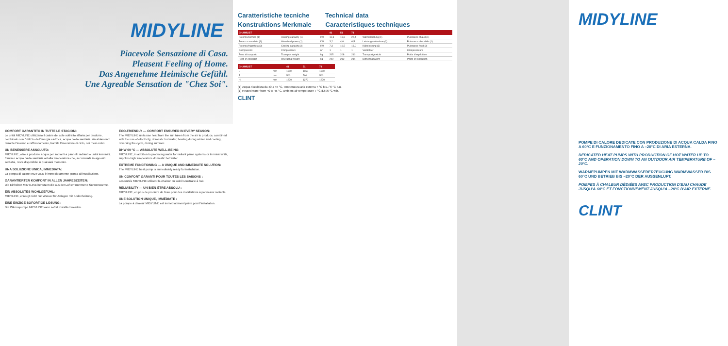MIDYLINE
Piacevole Sensazione di Casa.
Pleasent Feeling of Home.
Das Angenehme Heimische Gefühl.
Une Agreable Sensation de "Chez Soi".
COMFORT GARANTITO IN TUTTE LE STAGIONI:
Le unità MIDYLINE utilizzano il calore del sole sottratto all'aria per produrre, combinato con l'utilizzo dell'energia elettrica, acqua calda sanitaria, riscaldamento durante l'inverno e raffrescamento, tramite l'inversione di ciclo, nei mesi estivi.
UN BENESSERE ASSOLUTO:
MIDYLINE, oltre a produrre acqua per impianti a pannelli radianti o unità terminali, fornisce acqua calda sanitaria ad alta temperatura che, accumulata in appositi serbatoi, resta disponibile in qualsiasi momento.
UNA SOLUZIONE UNICA, IMMEDIATA:
La pompa di calore MIDYLINE è immediatamente pronta all'installazione.
GARANTIERTER KOMFORT IN ALLEN JAHRESZEITEN:
Die Einheiten MIDYLINE benutzen die aus der Luft entnommene Sonnenwärme.
EIN ABSOLUTES WOHLGEFÜHL:
MIDYLINE, erzeugt nicht nur Wasser für Anlagen mit Bodenheizung.
EINE EINZIGE SOFORTIGE LÖSUNG:
Die Wärmepumpe MIDYLINE kann sofort installiert werden.
ECO-FRIENDLY — COMFORT ENSURED IN EVERY SEASON:
The MIDYLINE units use heat from the sun taken from the air to produce, combined with the use of electricity, domestic hot water, heating during winter and cooling, reversing the cycle, during summer.
DHW 60 °C — ABSOLUTE WELL-BEING:
MIDYLINE, in addition to producing water for radiant panel systems or terminal units, supplies high temperature domestic hot water.
EXTREME FUNCTIONING — A UNIQUE AND IMMEDIATE SOLUTION:
The MIDYLINE heat pump is immediately ready for installation.
UN CONFORT GARANTI POUR TOUTES LES SAISONS :
Les unités MIDYLINE utilisent la chaleur du soleil soustraite à l'air.
RELIABILITY — UN BIEN-ÊTRE ABSOLU :
MIDYLINE, en plus de produire de l'eau pour des installations à panneaux radiants.
UNE SOLUTION UNIQUE, IMMÉDIATE :
La pompe à chaleur MIDYLINE est immédiatement prête pour l'installation.
Caratteristiche tecniche Technical data
Konstruktions Merkmale Caracteristiques techniques
| CHA/ML/ST | | | 41 | 51 | 71 | | |
| --- | --- | --- | --- | --- | --- | --- | --- |
| Potenza termica (1) | Heating capacity (1) | kW | 11,3 | 15,8 | 22,4 | Wärmeleistung (1) | Puissance chaud (1) |
| Potenza assorbita (1) | Absorbed power (1) | kW | 3,2 | 4,6 | 6,5 | Leistungsaufnahme (1) | Puissance absorbée (1) |
| Potenza frigorifera (3) | Cooling capacity (3) | kW | 7,3 | 10,5 | 16,0 | Kälteleistung (3) | Puissance froid (3) |
| Compressori | Compressors | n° | 1 | 1 | 1 | Verdichter | Compresseurs |
| Peso di trasporto | Transport weight | kg | 205 | 208 | 210 | Transportgewicht | Poids d'expédition |
| Peso in esercizio | Operating weight | kg | 209 | 212 | 214 | Betriebsgewicht | Poids en opération |
| CHA/ML/ST | | 41 | 51 | 71 |
| --- | --- | --- | --- | --- |
| L | mm | 1160 | 1160 | 1160 |
| P | mm | 500 | 500 | 500 |
| H | mm | 1270 | 1270 | 1270 |
(1) Acqua riscaldata da 40 a 45 °C, temperatura aria esterna 7 °C b.s. / 6 °C b.u.
(1) Heated water from 40 to 45 °C, ambient air temperature 7 °C d.b./6 °C w.b.
CLINT
MIDYLINE
POMPE DI CALORE DEDICATE CON PRODUZIONE DI ACQUA CALDA FINO A 60°C E FUNZIONAMENTO FINO A –20°C DI ARIA ESTERNA.
DEDICATED HEAT PUMPS WITH PRODUCTION OF HOT WATER UP TO 60°C AND OPERATION DOWN TO AN OUTDOOR AIR TEMPERATURE OF –20°C.
WÄRMEPUMPEN MIT WARMWASSERERZEUGUNG WARMWASSER BIS 60°C UND BETRIEB BIS –20°C DER AUSSENLUFT.
POMPES À CHALEUR DÉDIÉES AVEC PRODUCTION D'EAU CHAUDE JUSQU'À 60°C ET FONCTIONNEMENT JUSQU'À –20°C D'AIR EXTERNE.
CLINT